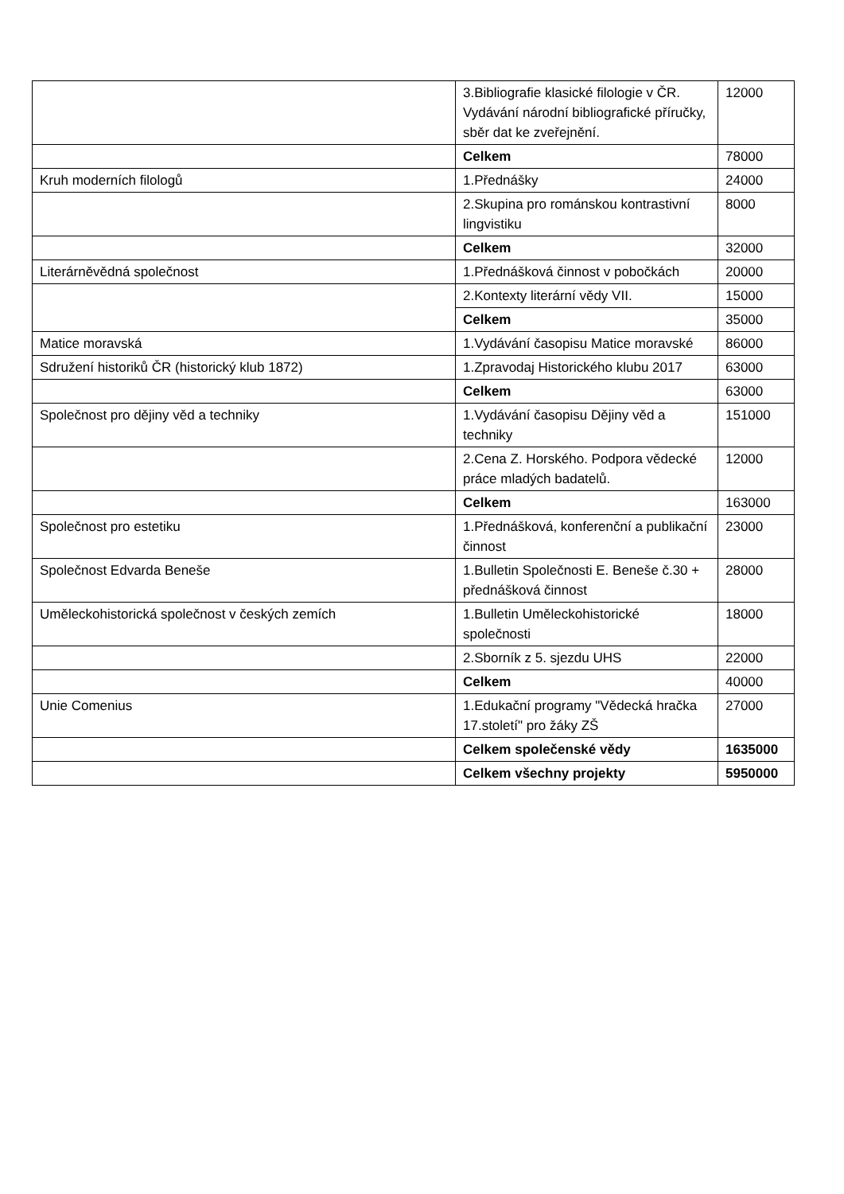| | 3.Bibliografie klasické filologie v ČR. Vydávání národní bibliografické příručky, sběr dat ke zveřejnění. | 12000 |
| | Celkem | 78000 |
| Kruh moderních filologů | 1.Přednášky | 24000 |
| | 2.Skupina pro románskou kontrastivní lingvistiku | 8000 |
| | Celkem | 32000 |
| Literárněvědná společnost | 1.Přednášková činnost v pobočkách | 20000 |
| | 2.Kontexty literární vědy VII. | 15000 |
| | Celkem | 35000 |
| Matice moravská | 1.Vydávání časopisu Matice moravské | 86000 |
| Sdružení historiků ČR (historický klub 1872) | 1.Zpravodaj Historického klubu 2017 | 63000 |
| | Celkem | 63000 |
| Společnost pro dějiny věd a techniky | 1.Vydávání časopisu Dějiny věd a techniky | 151000 |
| | 2.Cena Z. Horského. Podpora vědecké práce mladých badatelů. | 12000 |
| | Celkem | 163000 |
| Společnost pro estetiku | 1.Přednášková, konferenční a publikační činnost | 23000 |
| Společnost Edvarda Beneše | 1.Bulletin Společnosti E. Beneše č.30 + přednášková činnost | 28000 |
| Uměleckohistorická společnost v českých zemích | 1.Bulletin Uměleckohistorické společnosti | 18000 |
| | 2.Sborník z 5. sjezdu UHS | 22000 |
| | Celkem | 40000 |
| Unie Comenius | 1.Edukační programy "Vědecká hračka 17.století" pro žáky ZŠ | 27000 |
| | Celkem společenské vědy | 1635000 |
| | Celkem všechny projekty | 5950000 |